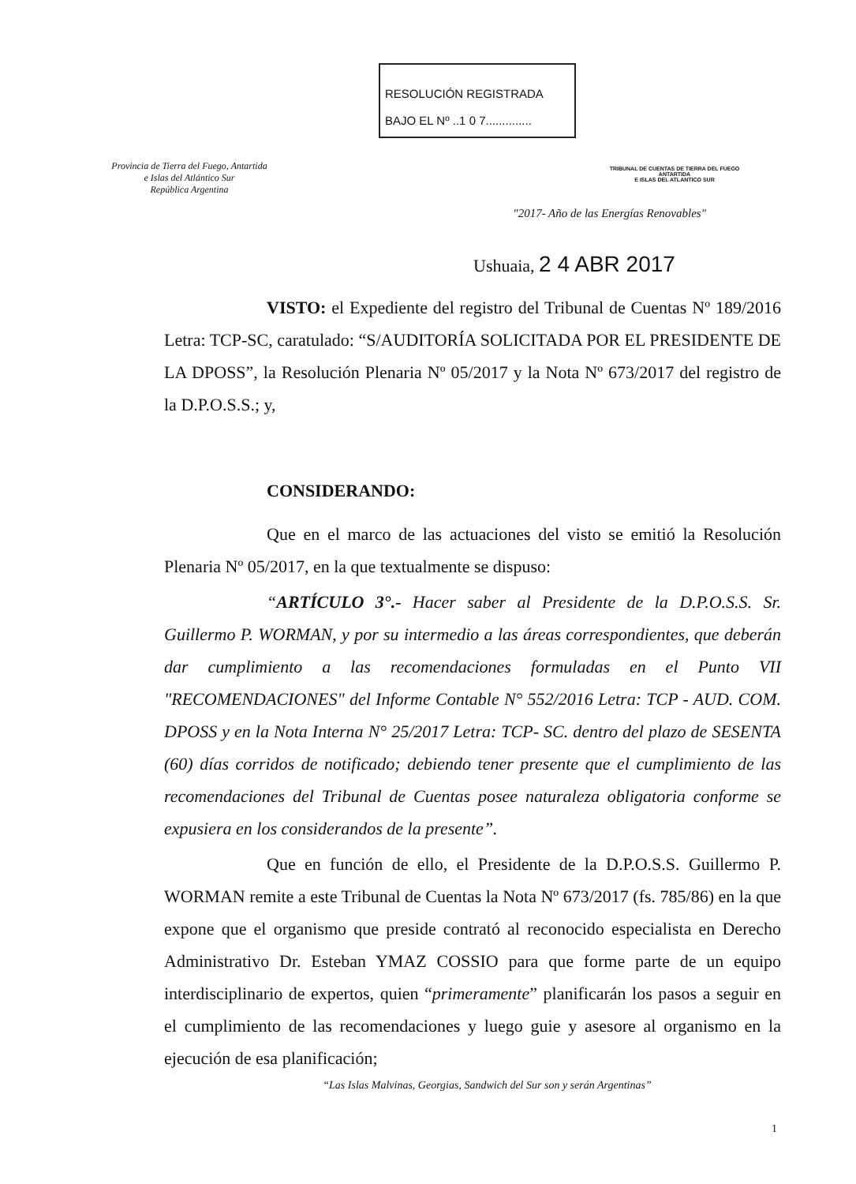Provincia de Tierra del Fuego, Antartida
e Islas del Atlántico Sur
República Argentina
RESOLUCIÓN REGISTRADA
BAJO EL Nº ..1 0 7..............
TRIBUNAL DE CUENTAS DE TIERRA DEL FUEGO
ANTARTIDA
E ISLAS DEL ATLANTICO SUR
"2017- Año de las Energías Renovables"
Ushuaia, 2 4 ABR 2017
VISTO: el Expediente del registro del Tribunal de Cuentas Nº 189/2016 Letra: TCP-SC, caratulado: “S/AUDITORÍA SOLICITADA POR EL PRESIDENTE DE LA DPOSS”, la Resolución Plenaria Nº 05/2017 y la Nota Nº 673/2017 del registro de la D.P.O.S.S.; y,
CONSIDERANDO:
Que en el marco de las actuaciones del visto se emitió la Resolución Plenaria Nº 05/2017, en la que textualmente se dispuso:
“ARTÍCULO 3°.- Hacer saber al Presidente de la D.P.O.S.S. Sr. Guillermo P. WORMAN, y por su intermedio a las áreas correspondientes, que deberán dar cumplimiento a las recomendaciones formuladas en el Punto VII "RECOMENDACIONES" del Informe Contable N° 552/2016 Letra: TCP - AUD. COM. DPOSS y en la Nota Interna N° 25/2017 Letra: TCP- SC. dentro del plazo de SESENTA (60) días corridos de notificado; debiendo tener presente que el cumplimiento de las recomendaciones del Tribunal de Cuentas posee naturaleza obligatoria conforme se expusiera en los considerandos de la presente”.
Que en función de ello, el Presidente de la D.P.O.S.S. Guillermo P. WORMAN remite a este Tribunal de Cuentas la Nota Nº 673/2017 (fs. 785/86) en la que expone que el organismo que preside contrató al reconocido especialista en Derecho Administrativo Dr. Esteban YMAZ COSSIO para que forme parte de un equipo interdisciplinario de expertos, quien “primeramente” planificarán los pasos a seguir en el cumplimiento de las recomendaciones y luego guie y asesore al organismo en la ejecución de esa planificación;
“Las Islas Malvinas, Georgias, Sandwich del Sur son y serán Argentinas”
1